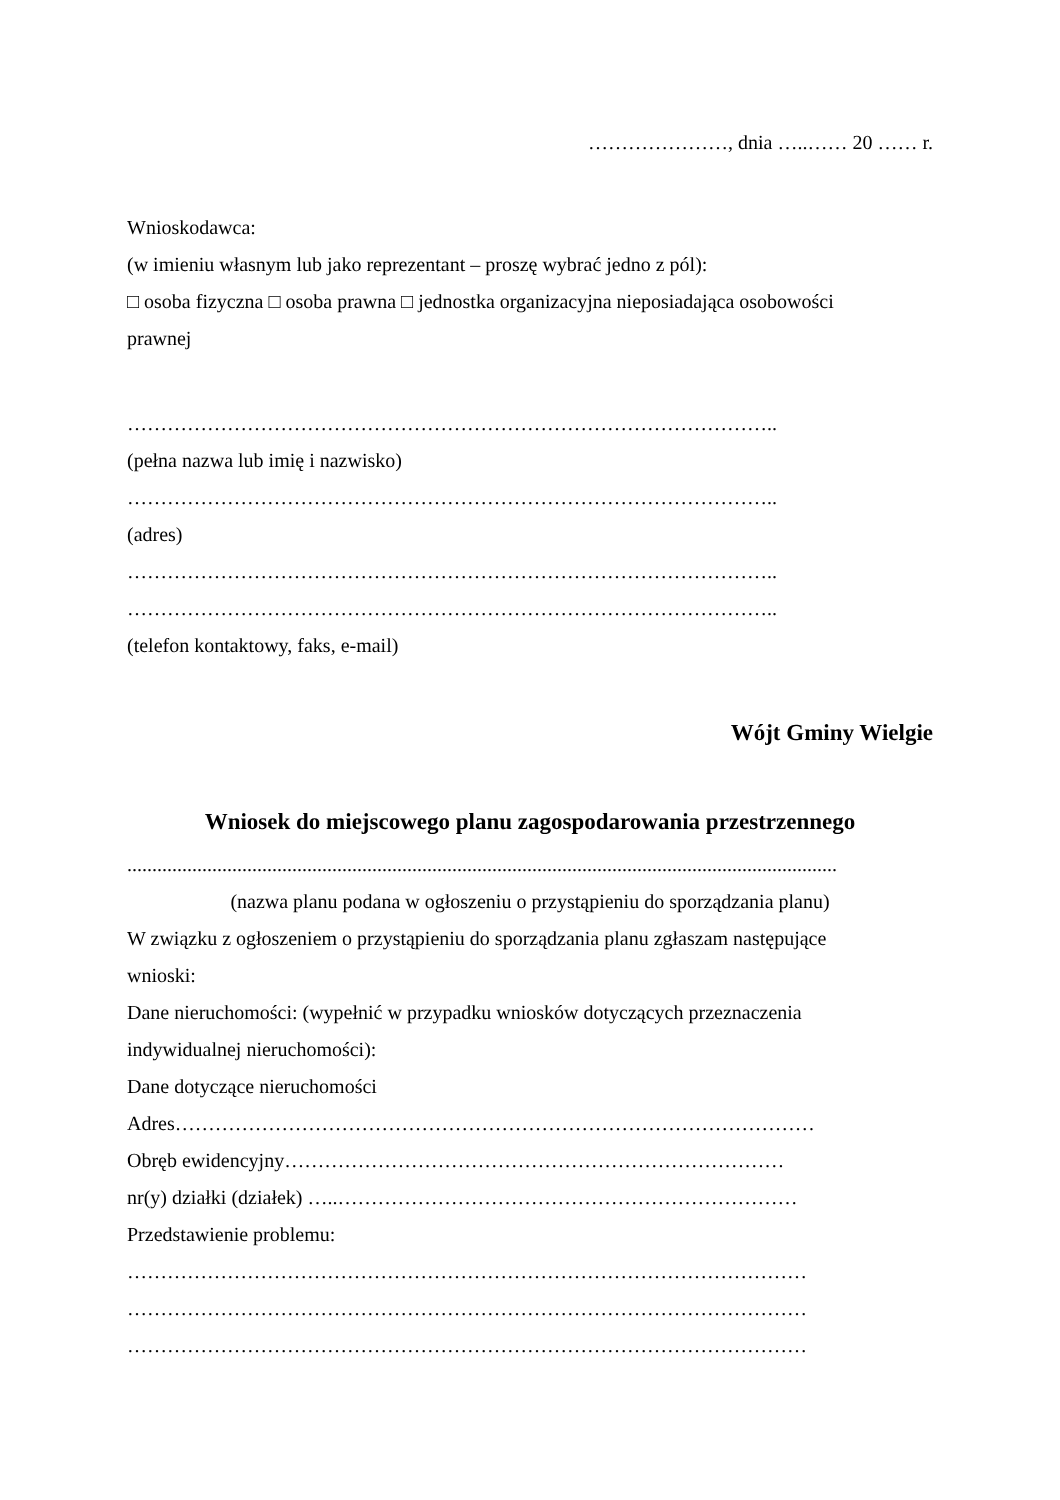…………………, dnia …..…… 20 …… r.
Wnioskodawca:
(w imieniu własnym lub jako reprezentant – proszę wybrać jedno z pól):
□ osoba fizyczna □ osoba prawna □ jednostka organizacyjna nieposiadająca osobowości
prawnej
……………………………………………………………………………………..
(pełna nazwa lub imię i nazwisko)
……………………………………………………………………………………..
(adres)
……………………………………………………………………………………..
……………………………………………………………………………………..
(telefon kontaktowy, faks, e-mail)
Wójt Gminy Wielgie
Wniosek do miejscowego planu zagospodarowania przestrzennego
..............................................................................................................................................
(nazwa planu podana w ogłoszeniu o przystąpieniu do sporządzania planu)
W związku z ogłoszeniem o przystąpieniu do sporządzania planu zgłaszam następujące
wnioski:
Dane nieruchomości: (wypełnić w przypadku wniosków dotyczących przeznaczenia
indywidualnej nieruchomości):
Dane dotyczące nieruchomości
Adres……………………………………………………………………………………
Obręb ewidencyjny…………………………………………………………………
nr(y) działki (działek) …..……………………………………………………………
Przedstawienie problemu:
…………………………………………………………………………………………
…………………………………………………………………………………………
…………………………………………………………………………………………